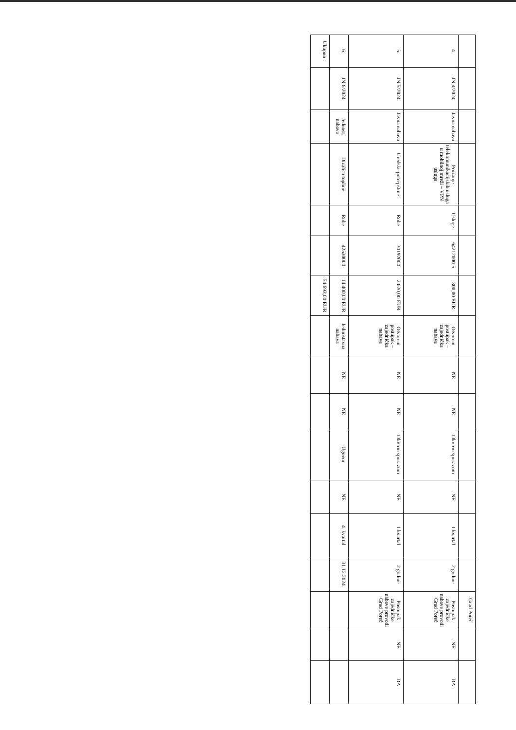| | | | | | | | | | | | | | | Grad Poreč | | |
| 4. | JN 4/2024 | Javna nabava | Pružanje telekomunikacijskih usluga u mobilnoj mreži – VPN usluga | Usluge | 64212000-5 | 300,00 EUR | Otvoreni postupak – zajednička nabava | NE | NE | Okvirni sporazum | NE | 1.kvartal | 2 godine | Postupak zajedničke nabave provodi Grad Poreč | NE | DA |
| 5. | JN 5/2024 | Javna nabava | Uredske potrepštine | Robe | 30192000 | 2.020,00 EUR | Otvoreni postupak – zajednička nabava | NE | NE | Okvirni sporazum | NE | 1.kvartal | 2 godine | Postupak zajedničke nabave provodi Grad Poreč | NE | DA |
| 6. | JN 6/2024 | Jednost. nabava | Dizalica topline | Robe | 42530000 | 14.400,00 EUR | Jednostavna nabava | NE | NE | Ugovor | NE | 4. kvartal | 31.12.2024. | | | |
| Ukupno : | | | | | | 54.693,00 EUR | | | | | | | | | | |